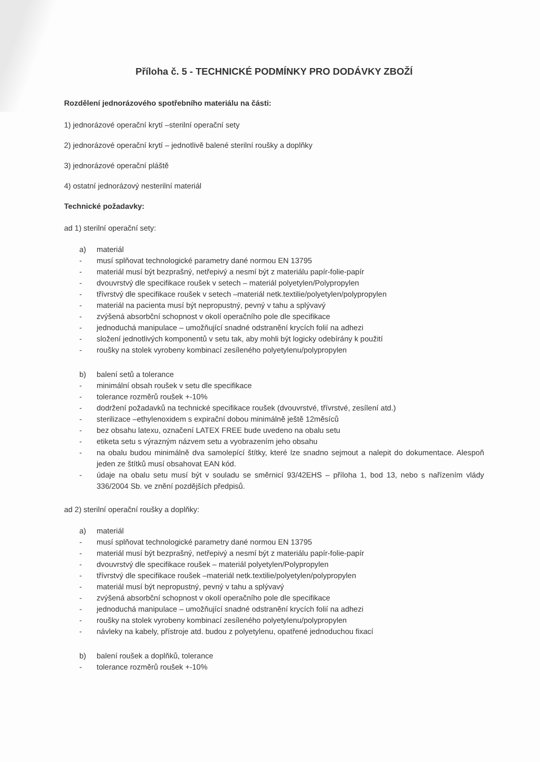Příloha č. 5 - TECHNICKÉ PODMÍNKY PRO DODÁVKY ZBOŽÍ
Rozdělení jednorázového spotřebního materiálu na části:
1) jednorázové operační krytí –sterilní operační sety
2) jednorázové operační krytí – jednotlivě balené sterilní roušky a doplňky
3) jednorázové operační pláště
4) ostatní jednorázový nesterilní materiál
Technické požadavky:
ad 1) sterilní operační sety:
a) materiál
- musí splňovat technologické parametry dané normou EN 13795
- materiál musí být bezprašný, netřepivý a nesmí být z materiálu papír-folie-papír
- dvouvrstvý dle specifikace roušek v setech – materiál polyetylen/Polypropylen
- třívrstvý dle specifikace roušek v setech –materiál netk.textilie/polyetylen/polypropylen
- materiál na pacienta musí být nepropustný, pevný v tahu a splývavý
- zvýšená absorbční schopnost v okolí operačního pole dle specifikace
- jednoduchá manipulace – umožňující snadné odstranění krycích folií na adhezi
- složení jednotlivých komponentů v setu tak, aby mohli být logicky odebírány k použití
- roušky na stolek vyrobeny kombinací zesíleného polyetylenu/polypropylen
b) balení setů a tolerance
- minimální obsah roušek v setu dle specifikace
- tolerance rozměrů roušek +-10%
- dodržení požadavků na technické specifikace roušek (dvouvrstvé, třívrstvé, zesílení atd.)
- sterilizace –ethylenoxidem s expirační dobou minimálně ještě 12měsíců
- bez obsahu latexu, označení LATEX FREE bude uvedeno na obalu setu
- etiketa setu s výrazným názvem setu a vyobrazením jeho obsahu
- na obalu budou minimálně dva samolepící štítky, které lze snadno sejmout a nalepit do dokumentace. Alespoň jeden ze štítků musí obsahovat EAN kód.
- údaje na obalu setu musí být v souladu se směrnicí 93/42EHS – příloha 1, bod 13, nebo s nařízením vlády 336/2004 Sb. ve znění pozdějších předpisů.
ad 2) sterilní operační roušky a doplňky:
a) materiál
- musí splňovat technologické parametry dané normou EN 13795
- materiál musí být bezprašný, netřepivý a nesmí být z materiálu papír-folie-papír
- dvouvrstvý dle specifikace roušek – materiál polyetylen/Polypropylen
- třívrstvý dle specifikace roušek –materiál netk.textilie/polyetylen/polypropylen
- materiál musí být nepropustný, pevný v tahu a splývavý
- zvýšená absorbční schopnost v okolí operačního pole dle specifikace
- jednoduchá manipulace – umožňující snadné odstranění krycích folií na adhezi
- roušky na stolek vyrobeny kombinací zesíleného polyetylenu/polypropylen
- návleky na kabely, přístroje atd. budou z polyetylenu, opatřené jednoduchou fixací
b) balení roušek a doplňků, tolerance
- tolerance rozměrů roušek +-10%